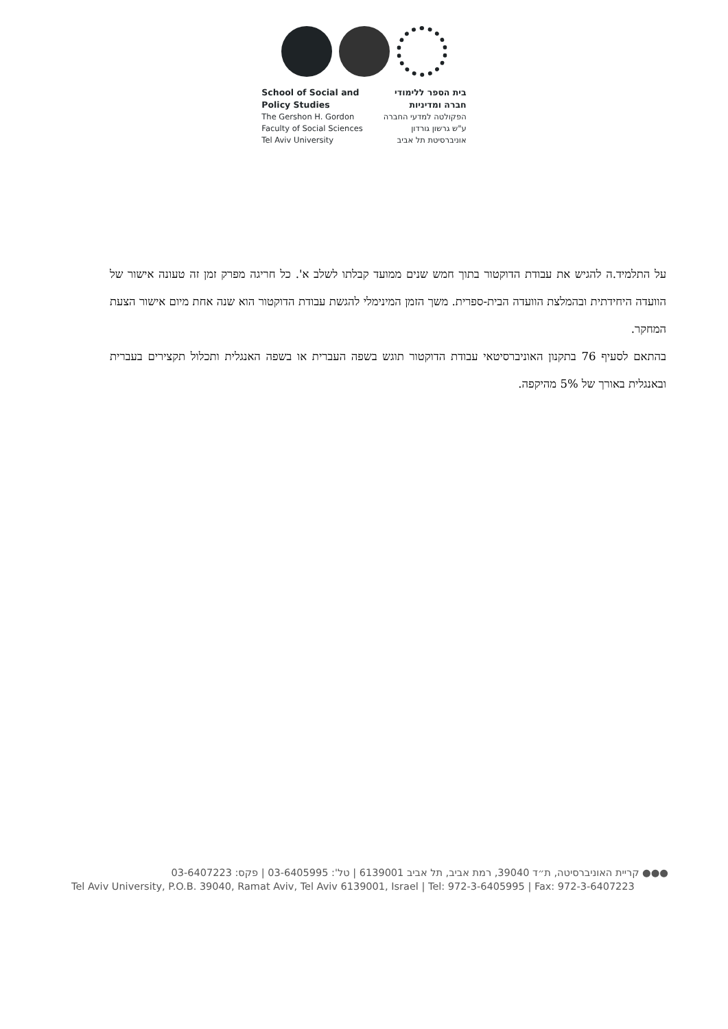School of Social and
Policy Studies
The Gershon H. Gordon
Faculty of Social Sciences
Tel Aviv University
בית הספר ללימודי
חברה ומדיניות
הפקולטה למדעי החברה
ע"ש גרשון גורדון
אוניברסיטת תל אביב
על התלמיד.ה להגיש את עבודת הדוקטור בתוך חמש שנים ממועד קבלתו לשלב א'. כל חריגה מפרק זמן זה טעונה אישור של הוועדה היחידתית ובהמלצת הוועדה הבית-ספרית. משך הזמן המינימלי להגשת עבודת הדוקטור הוא שנה אחת מיום אישור הצעת המחקר.
בהתאם לסעיף 76 בתקנון האוניברסיטאי עבודת הדוקטור תוגש בשפה העברית או בשפה האנגלית ותכלול תקצירים בעברית ובאנגלית באורך של 5% מהיקפה.
●●● קריית האוניברסיטה, ת״ד 39040, רמת אביב, תל אביב 6139001 | טל': 03-6405995 | פקס: 03-6407223
Tel Aviv University, P.O.B. 39040, Ramat Aviv, Tel Aviv 6139001, Israel | Tel: 972-3-6405995 | Fax: 972-3-6407223